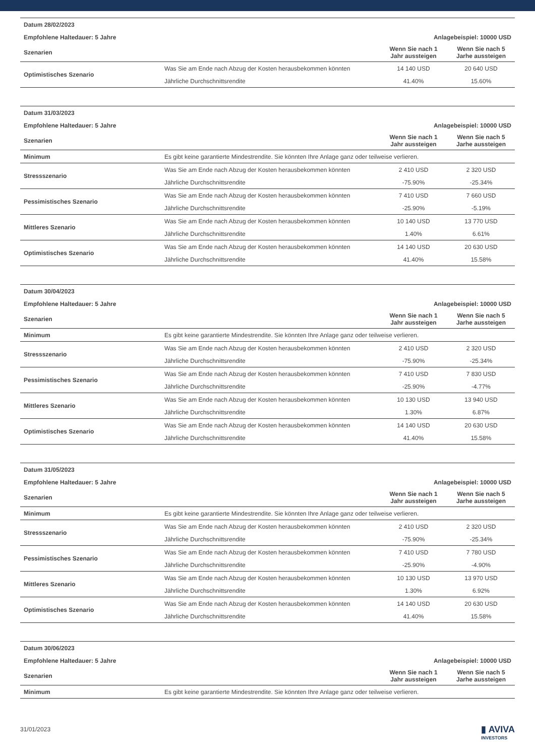| Datum 28/02/2023 | | | |
| Empfohlene Haltedauer: 5 Jahre | | Anlagebeispiel: 10000 USD | |
| Szenarien | | Wenn Sie nach 1 Jahr aussteigen | Wenn Sie nach 5 Jarhe aussteigen |
| Optimistisches Szenario | Was Sie am Ende nach Abzug der Kosten herausbekommen könnten | 14 140 USD | 20 640 USD |
| | Jährliche Durchschnittsrendite | 41.40% | 15.60% |
| Datum 31/03/2023 | | | |
| Empfohlene Haltedauer: 5 Jahre | | Anlagebeispiel: 10000 USD | |
| Szenarien | | Wenn Sie nach 1 Jahr aussteigen | Wenn Sie nach 5 Jarhe aussteigen |
| Minimum | Es gibt keine garantierte Mindestrendite. Sie könnten Ihre Anlage ganz oder teilweise verlieren. | | |
| Stressszenario | Was Sie am Ende nach Abzug der Kosten herausbekommen könnten | 2 410 USD | 2 320 USD |
| | Jährliche Durchschnittsrendite | -75.90% | -25.34% |
| Pessimistisches Szenario | Was Sie am Ende nach Abzug der Kosten herausbekommen könnten | 7 410 USD | 7 660 USD |
| | Jährliche Durchschnittsrendite | -25.90% | -5.19% |
| Mittleres Szenario | Was Sie am Ende nach Abzug der Kosten herausbekommen könnten | 10 140 USD | 13 770 USD |
| | Jährliche Durchschnittsrendite | 1.40% | 6.61% |
| Optimistisches Szenario | Was Sie am Ende nach Abzug der Kosten herausbekommen könnten | 14 140 USD | 20 630 USD |
| | Jährliche Durchschnittsrendite | 41.40% | 15.58% |
| Datum 30/04/2023 | | | |
| Empfohlene Haltedauer: 5 Jahre | | Anlagebeispiel: 10000 USD | |
| Szenarien | | Wenn Sie nach 1 Jahr aussteigen | Wenn Sie nach 5 Jarhe aussteigen |
| Minimum | Es gibt keine garantierte Mindestrendite. Sie könnten Ihre Anlage ganz oder teilweise verlieren. | | |
| Stressszenario | Was Sie am Ende nach Abzug der Kosten herausbekommen könnten | 2 410 USD | 2 320 USD |
| | Jährliche Durchschnittsrendite | -75.90% | -25.34% |
| Pessimistisches Szenario | Was Sie am Ende nach Abzug der Kosten herausbekommen könnten | 7 410 USD | 7 830 USD |
| | Jährliche Durchschnittsrendite | -25.90% | -4.77% |
| Mittleres Szenario | Was Sie am Ende nach Abzug der Kosten herausbekommen könnten | 10 130 USD | 13 940 USD |
| | Jährliche Durchschnittsrendite | 1.30% | 6.87% |
| Optimistisches Szenario | Was Sie am Ende nach Abzug der Kosten herausbekommen könnten | 14 140 USD | 20 630 USD |
| | Jährliche Durchschnittsrendite | 41.40% | 15.58% |
| Datum 31/05/2023 | | | |
| Empfohlene Haltedauer: 5 Jahre | | Anlagebeispiel: 10000 USD | |
| Szenarien | | Wenn Sie nach 1 Jahr aussteigen | Wenn Sie nach 5 Jarhe aussteigen |
| Minimum | Es gibt keine garantierte Mindestrendite. Sie könnten Ihre Anlage ganz oder teilweise verlieren. | | |
| Stressszenario | Was Sie am Ende nach Abzug der Kosten herausbekommen könnten | 2 410 USD | 2 320 USD |
| | Jährliche Durchschnittsrendite | -75.90% | -25.34% |
| Pessimistisches Szenario | Was Sie am Ende nach Abzug der Kosten herausbekommen könnten | 7 410 USD | 7 780 USD |
| | Jährliche Durchschnittsrendite | -25.90% | -4.90% |
| Mittleres Szenario | Was Sie am Ende nach Abzug der Kosten herausbekommen könnten | 10 130 USD | 13 970 USD |
| | Jährliche Durchschnittsrendite | 1.30% | 6.92% |
| Optimistisches Szenario | Was Sie am Ende nach Abzug der Kosten herausbekommen könnten | 14 140 USD | 20 630 USD |
| | Jährliche Durchschnittsrendite | 41.40% | 15.58% |
| Datum 30/06/2023 | | | |
| Empfohlene Haltedauer: 5 Jahre | | Anlagebeispiel: 10000 USD | |
| Szenarien | | Wenn Sie nach 1 Jahr aussteigen | Wenn Sie nach 5 Jarhe aussteigen |
| Minimum | Es gibt keine garantierte Mindestrendite. Sie könnten Ihre Anlage ganz oder teilweise verlieren. | | |
31/01/2023
▮ AVIVA
INVESTORS